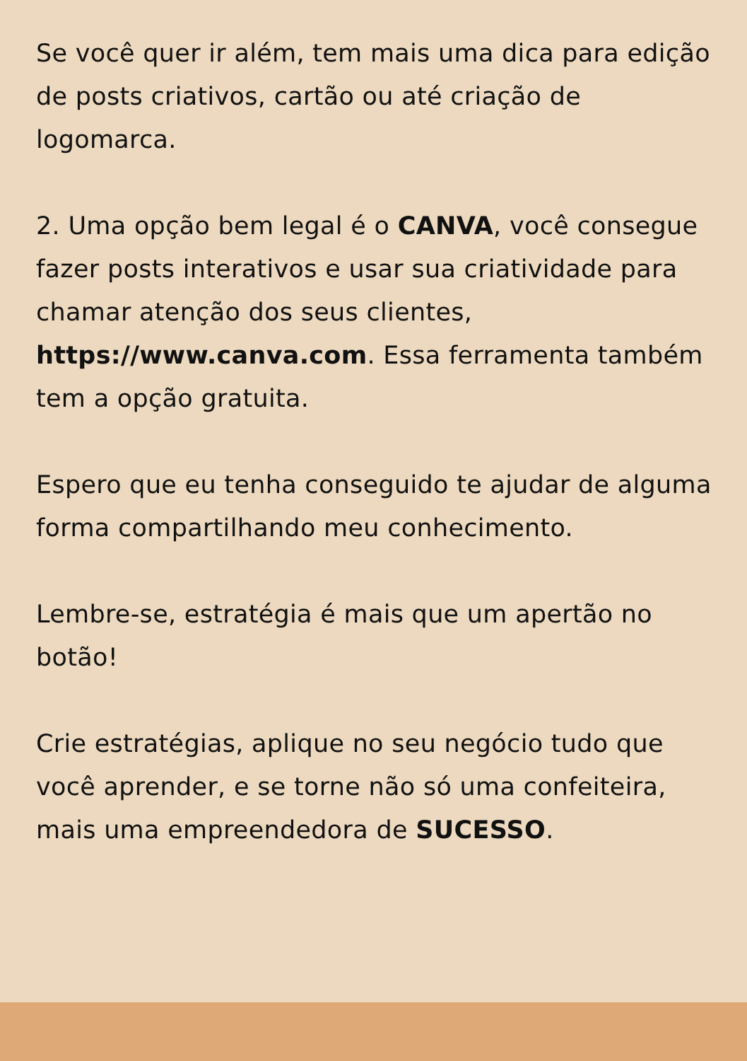Se você quer ir além, tem mais uma dica para edição de posts criativos, cartão ou até criação de logomarca.
2. Uma opção bem legal é o CANVA, você consegue fazer posts interativos e usar sua criatividade para chamar atenção dos seus clientes, https://www.canva.com. Essa ferramenta também tem a opção gratuita.
Espero que eu tenha conseguido te ajudar de alguma forma compartilhando meu conhecimento.
Lembre-se, estratégia é mais que um apertão no botão!
Crie estratégias, aplique no seu negócio tudo que você aprender, e se torne não só uma confeiteira, mais uma empreendedora de SUCESSO.